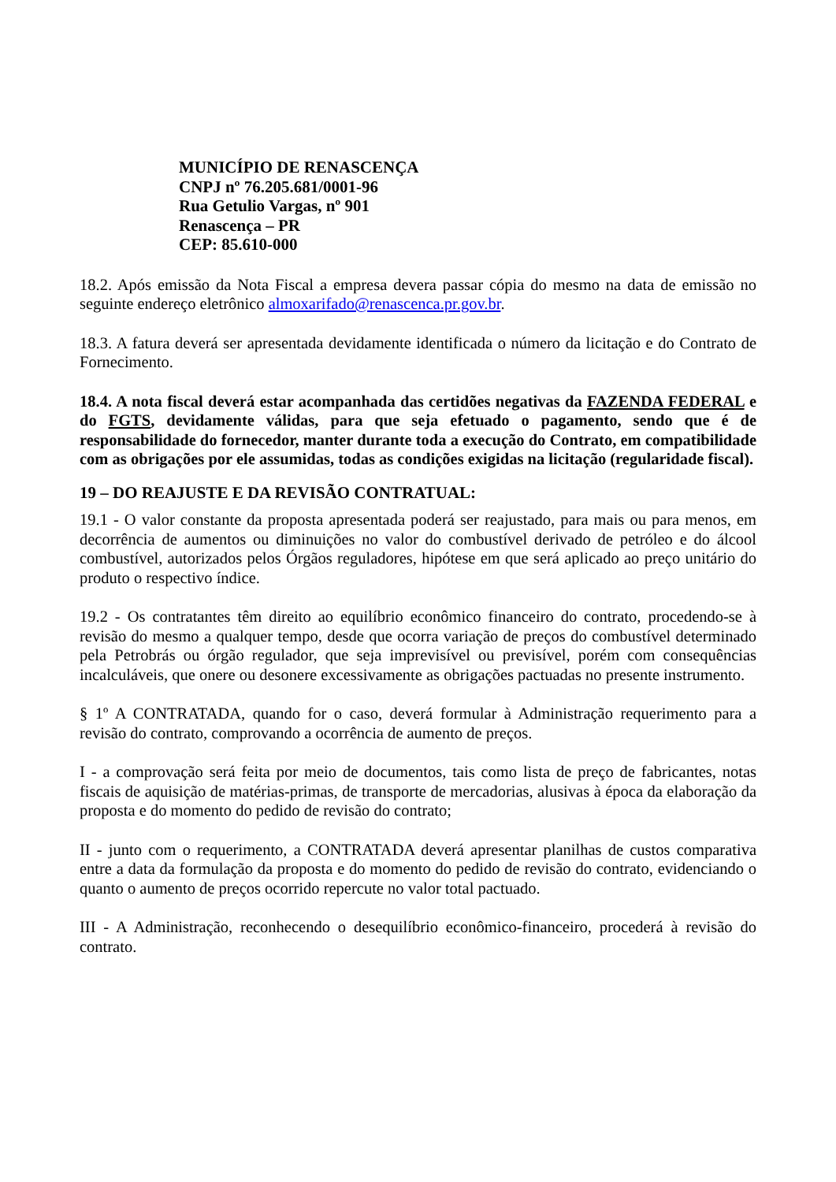MUNICÍPIO DE RENASCENÇA
CNPJ nº 76.205.681/0001-96
Rua Getulio Vargas, nº 901
Renascença – PR
CEP: 85.610-000
18.2. Após emissão da Nota Fiscal a empresa devera passar cópia do mesmo na data de emissão no seguinte endereço eletrônico almoxarifado@renascenca.pr.gov.br.
18.3. A fatura deverá ser apresentada devidamente identificada o número da licitação e do Contrato de Fornecimento.
18.4. A nota fiscal deverá estar acompanhada das certidões negativas da FAZENDA FEDERAL e do FGTS, devidamente válidas, para que seja efetuado o pagamento, sendo que é de responsabilidade do fornecedor, manter durante toda a execução do Contrato, em compatibilidade com as obrigações por ele assumidas, todas as condições exigidas na licitação (regularidade fiscal).
19 – DO REAJUSTE E DA REVISÃO CONTRATUAL:
19.1 - O valor constante da proposta apresentada poderá ser reajustado, para mais ou para menos, em decorrência de aumentos ou diminuições no valor do combustível derivado de petróleo e do álcool combustível, autorizados pelos Órgãos reguladores, hipótese em que será aplicado ao preço unitário do produto o respectivo índice.
19.2 - Os contratantes têm direito ao equilíbrio econômico financeiro do contrato, procedendo-se à revisão do mesmo a qualquer tempo, desde que ocorra variação de preços do combustível determinado pela Petrobrás ou órgão regulador, que seja imprevisível ou previsível, porém com consequências incalculáveis, que onere ou desonere excessivamente as obrigações pactuadas no presente instrumento.
§ 1º A CONTRATADA, quando for o caso, deverá formular à Administração requerimento para a revisão do contrato, comprovando a ocorrência de aumento de preços.
I - a comprovação será feita por meio de documentos, tais como lista de preço de fabricantes, notas fiscais de aquisição de matérias-primas, de transporte de mercadorias, alusivas à época da elaboração da proposta e do momento do pedido de revisão do contrato;
II - junto com o requerimento, a CONTRATADA deverá apresentar planilhas de custos comparativa entre a data da formulação da proposta e do momento do pedido de revisão do contrato, evidenciando o quanto o aumento de preços ocorrido repercute no valor total pactuado.
III - A Administração, reconhecendo o desequilíbrio econômico-financeiro, procederá à revisão do contrato.